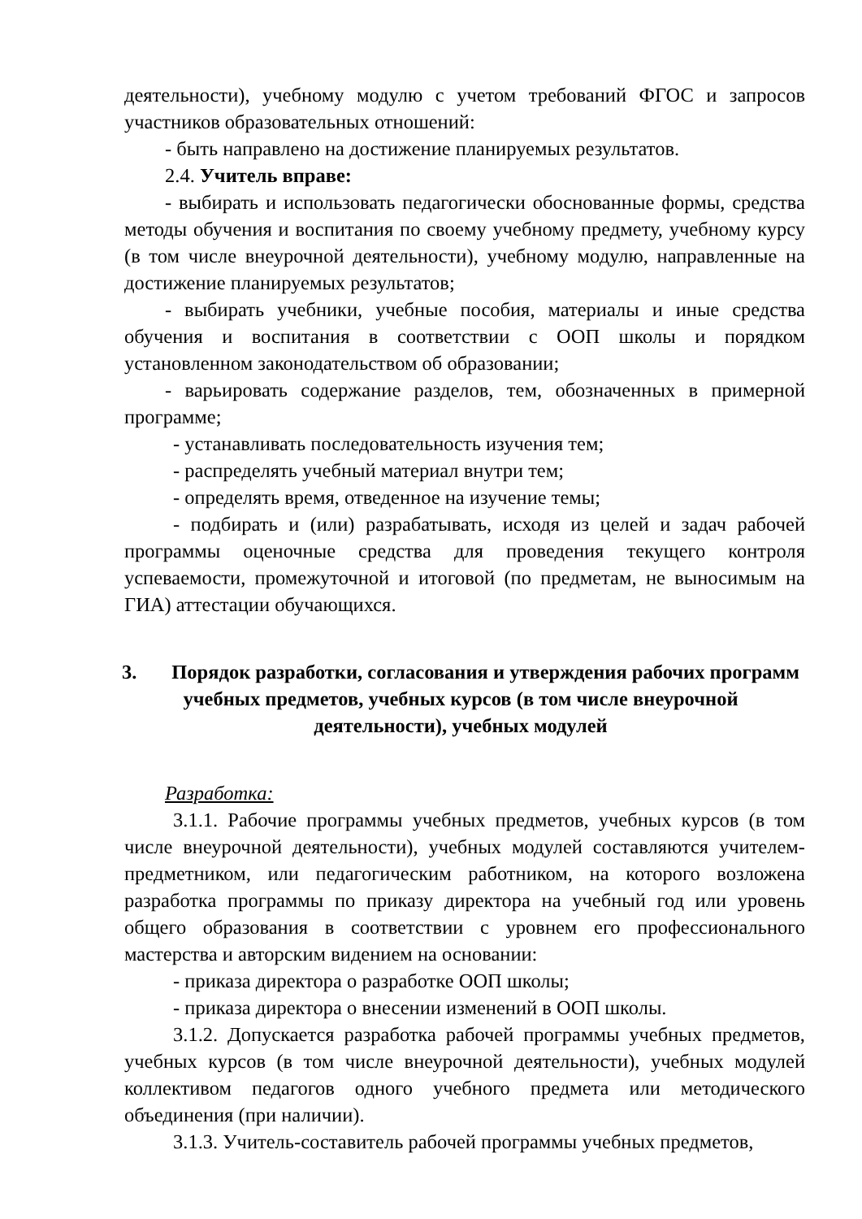деятельности), учебному модулю с учетом требований ФГОС и запросов участников образовательных отношений:
- быть направлено на достижение планируемых результатов.
2.4. Учитель вправе:
- выбирать и использовать педагогически обоснованные формы, средства методы обучения и воспитания по своему учебному предмету, учебному курсу (в том числе внеурочной деятельности), учебному модулю, направленные на достижение планируемых результатов;
- выбирать учебники, учебные пособия, материалы и иные средства обучения и воспитания в соответствии с ООП школы и порядком установленном законодательством об образовании;
- варьировать содержание разделов, тем, обозначенных в примерной программе;
- устанавливать последовательность изучения тем;
- распределять учебный материал внутри тем;
- определять время, отведенное на изучение темы;
- подбирать и (или) разрабатывать, исходя из целей и задач рабочей программы оценочные средства для проведения текущего контроля успеваемости, промежуточной и итоговой (по предметам, не выносимым на ГИА) аттестации обучающихся.
3. Порядок разработки, согласования и утверждения рабочих программ учебных предметов, учебных курсов (в том числе внеурочной деятельности), учебных модулей
Разработка:
3.1.1. Рабочие программы учебных предметов, учебных курсов (в том числе внеурочной деятельности), учебных модулей составляются учителем-предметником, или педагогическим работником, на которого возложена разработка программы по приказу директора на учебный год или уровень общего образования в соответствии с уровнем его профессионального мастерства и авторским видением на основании:
- приказа директора о разработке ООП школы;
- приказа директора о внесении изменений в ООП школы.
3.1.2. Допускается разработка рабочей программы учебных предметов, учебных курсов (в том числе внеурочной деятельности), учебных модулей коллективом педагогов одного учебного предмета или методического объединения (при наличии).
3.1.3. Учитель-составитель рабочей программы учебных предметов,